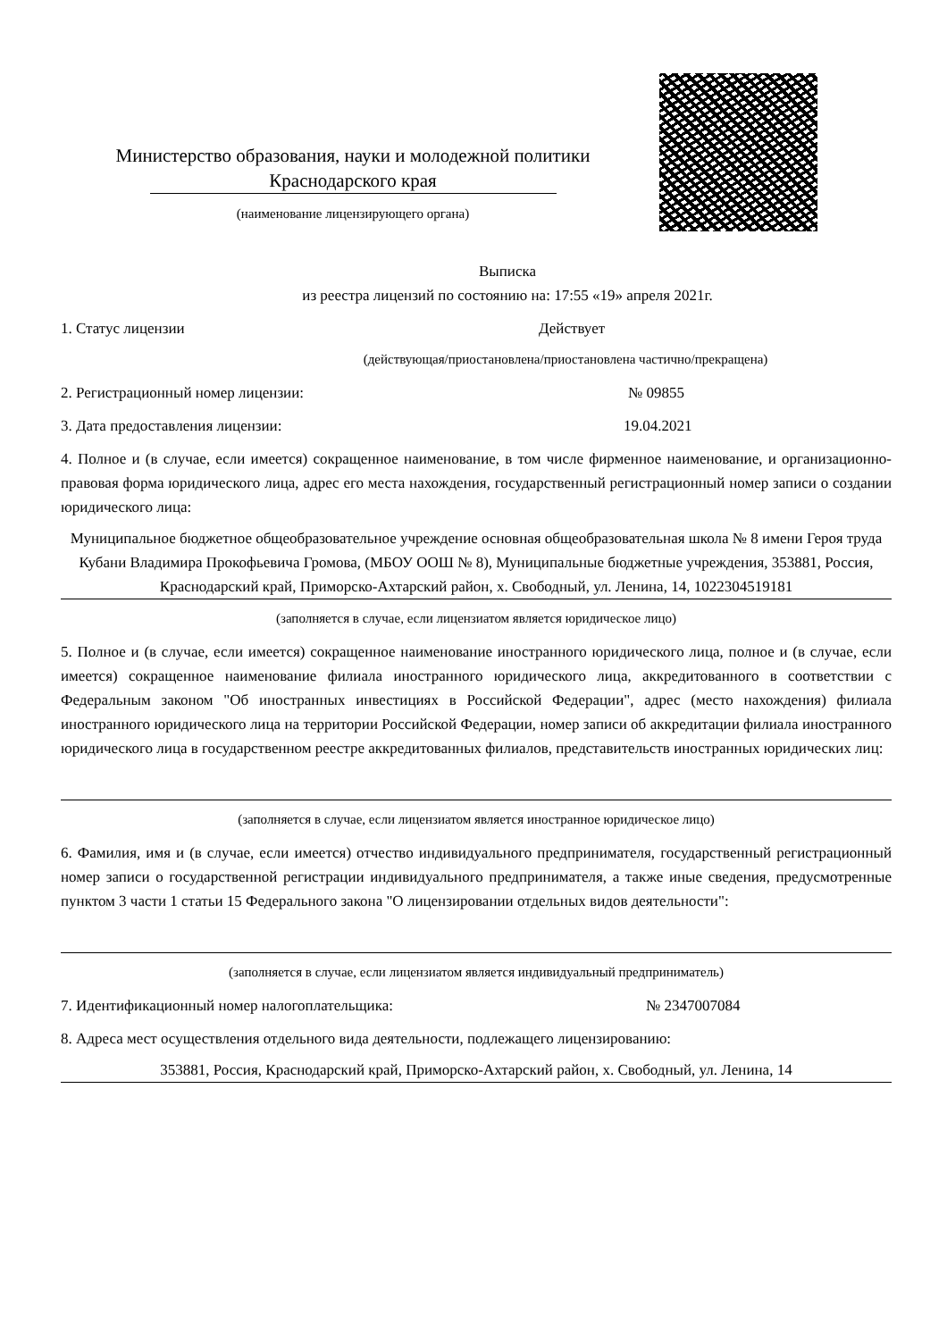Министерство образования, науки и молодежной политики
Краснодарского края
(наименование лицензирующего органа)
Выписка
из реестра лицензий по состоянию на: 17:55 «19» апреля 2021г.
1. Статус лицензии Действует
(действующая/приостановлена/приостановлена частично/прекращена)
2. Регистрационный номер лицензии: № 09855
3. Дата предоставления лицензии: 19.04.2021
4. Полное и (в случае, если имеется) сокращенное наименование, в том числе фирменное наименование, и организационно-правовая форма юридического лица, адрес его места нахождения, государственный регистрационный номер записи о создании юридического лица:
Муниципальное бюджетное общеобразовательное учреждение основная общеобразовательная школа № 8 имени Героя труда Кубани Владимира Прокофьевича Громова, (МБОУ ООШ № 8), Муниципальные бюджетные учреждения, 353881, Россия, Краснодарский край, Приморско-Ахтарский район, х. Свободный, ул. Ленина, 14, 1022304519181
(заполняется в случае, если лицензиатом является юридическое лицо)
5. Полное и (в случае, если имеется) сокращенное наименование иностранного юридического лица, полное и (в случае, если имеется) сокращенное наименование филиала иностранного юридического лица, аккредитованного в соответствии с Федеральным законом "Об иностранных инвестициях в Российской Федерации", адрес (место нахождения) филиала иностранного юридического лица на территории Российской Федерации, номер записи об аккредитации филиала иностранного юридического лица в государственном реестре аккредитованных филиалов, представительств иностранных юридических лиц:
(заполняется в случае, если лицензиатом является иностранное юридическое лицо)
6. Фамилия, имя и (в случае, если имеется) отчество индивидуального предпринимателя, государственный регистрационный номер записи о государственной регистрации индивидуального предпринимателя, а также иные сведения, предусмотренные пунктом 3 части 1 статьи 15 Федерального закона "О лицензировании отдельных видов деятельности":
(заполняется в случае, если лицензиатом является индивидуальный предприниматель)
7. Идентификационный номер налогоплательщика: № 2347007084
8. Адреса мест осуществления отдельного вида деятельности, подлежащего лицензированию:
353881, Россия, Краснодарский край, Приморско-Ахтарский район, х. Свободный, ул. Ленина, 14